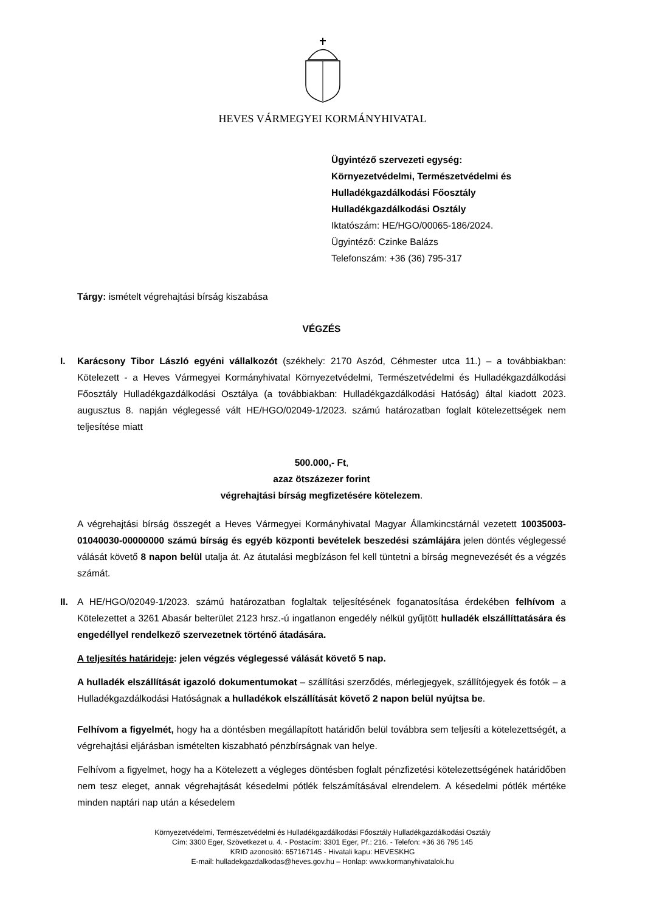HEVES VÁRMEGYEI KORMÁNYHIVATAL
Ügyintéző szervezeti egység:
Környezetvédelmi, Természetvédelmi és
Hulladékgazdálkodási Főosztály
Hulladékgazdálkodási Osztály
Iktatószám: HE/HGO/00065-186/2024.
Ügyintéző: Czinke Balázs
Telefonszám: +36 (36) 795-317
Tárgy: ismételt végrehajtási bírság kiszabása
VÉGZÉS
I. Karácsony Tibor László egyéni vállalkozót (székhely: 2170 Aszód, Céhmester utca 11.) – a továbbiakban: Kötelezett - a Heves Vármegyei Kormányhivatal Környezetvédelmi, Természetvédelmi és Hulladékgazdálkodási Főosztály Hulladékgazdálkodási Osztálya (a továbbiakban: Hulladékgazdálkodási Hatóság) által kiadott 2023. augusztus 8. napján véglegessé vált HE/HGO/02049-1/2023. számú határozatban foglalt kötelezettségek nem teljesítése miatt
500.000,- Ft,
azaz ötszázezer forint
végrehajtási bírság megfizetésére kötelezem.
A végrehajtási bírság összegét a Heves Vármegyei Kormányhivatal Magyar Államkincstárnál vezetett 10035003-01040030-00000000 számú bírság és egyéb központi bevételek beszedési számlájára jelen döntés véglegessé válását követő 8 napon belül utalja át. Az átutalási megbízáson fel kell tüntetni a bírság megnevezését és a végzés számát.
II. A HE/HGO/02049-1/2023. számú határozatban foglaltak teljesítésének foganatosítása érdekében felhívom a Kötelezettet a 3261 Abasár belterület 2123 hrsz.-ú ingatlanon engedély nélkül gyűjtött hulladék elszállíttatására és engedéllyel rendelkező szervezetnek történő átadására.
A teljesítés határideje: jelen végzés véglegessé válását követő 5 nap.
A hulladék elszállítását igazoló dokumentumokat – szállítási szerződés, mérlegjegyek, szállítójegyek és fotók – a Hulladékgazdálkodási Hatóságnak a hulladékok elszállítását követő 2 napon belül nyújtsa be.
Felhívom a figyelmét, hogy ha a döntésben megállapított határidőn belül továbbra sem teljesíti a kötelezettségét, a végrehajtási eljárásban ismételten kiszabható pénzbírságnak van helye.
Felhívom a figyelmet, hogy ha a Kötelezett a végleges döntésben foglalt pénzfizetési kötelezettségének határidőben nem tesz eleget, annak végrehajtását késedelmi pótlék felszámításával elrendelem. A késedelmi pótlék mértéke minden naptári nap után a késedelem
Környezetvédelmi, Természetvédelmi és Hulladékgazdálkodási Főosztály Hulladékgazdálkodási Osztály
Cím: 3300 Eger, Szövetkezet u. 4. - Postacím: 3301 Eger, Pf.: 216. - Telefon: +36 36 795 145
KRID azonosító: 657167145 - Hivatali kapu: HEVESKHG
E-mail: hulladekgazdalkodas@heves.gov.hu – Honlap: www.kormanyhivatalok.hu